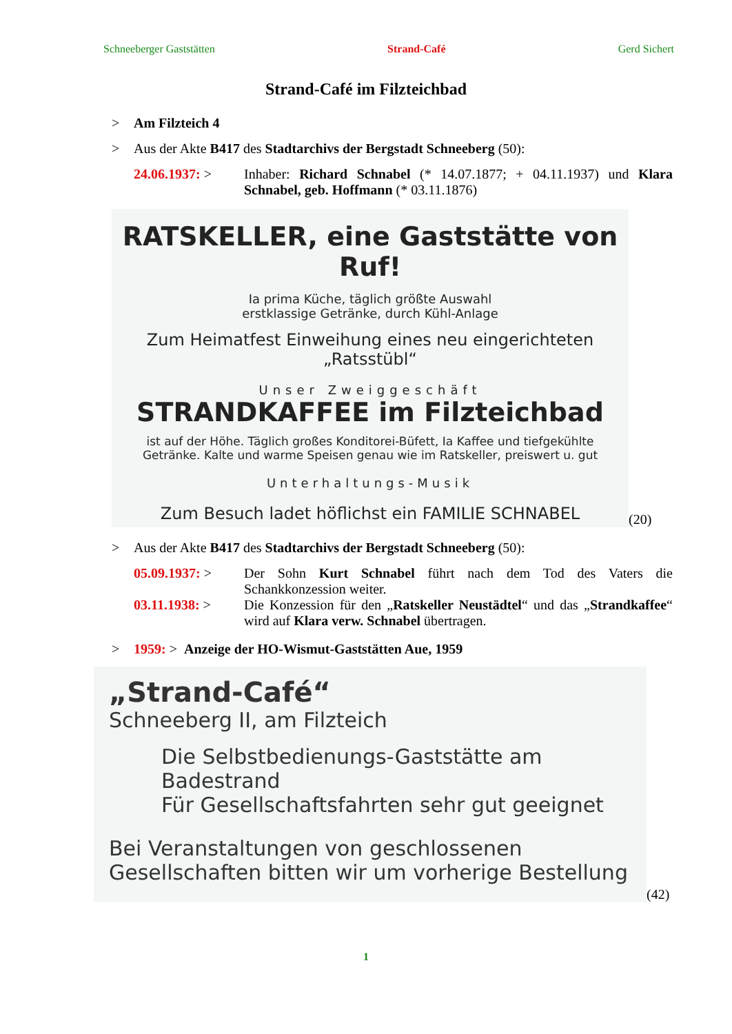Schneeberger Gaststätten Strand-Café Gerd Sichert
Strand-Café im Filzteichbad
> Am Filzteich 4
> Aus der Akte B417 des Stadtarchivs der Bergstadt Schneeberg (50):
24.06.1937: > Inhaber: Richard Schnabel (* 14.07.1877; + 04.11.1937) und Klara Schnabel, geb. Hoffmann (* 03.11.1876)
RATSKELLER, eine Gaststätte von Ruf!
Ia prima Küche, täglich größte Auswahl
erstklassige Getränke, durch Kühl-Anlage
Zum Heimatfest Einweihung eines neu eingerichteten „Ratsstübl“
Unser Zweiggeschäft
STRANDKAFFEE im Filzteichbad
ist auf der Höhe. Täglich großes Konditorei-Büfett, Ia Kaffee und tiefgekühlte Getränke. Kalte und warme Speisen genau wie im Ratskeller, preiswert u. gut
Unterhaltungs-Musik
Zum Besuch ladet höflichst ein FAMILIE SCHNABEL
(20)
> Aus der Akte B417 des Stadtarchivs der Bergstadt Schneeberg (50):
05.09.1937: > Der Sohn Kurt Schnabel führt nach dem Tod des Vaters die Schankkonzession weiter.
03.11.1938: > Die Konzession für den „Ratskeller Neustädtel“ und das „Strandkaffee“ wird auf Klara verw. Schnabel übertragen.
> 1959: > Anzeige der HO-Wismut-Gaststätten Aue, 1959
„Strand-Café“
Schneeberg II, am Filzteich
Die Selbstbedienungs-Gaststätte am Badestrand
Für Gesellschaftsfahrten sehr gut geeignet
Bei Veranstaltungen von geschlossenen Gesellschaften bitten wir um vorherige Bestellung
(42)
1